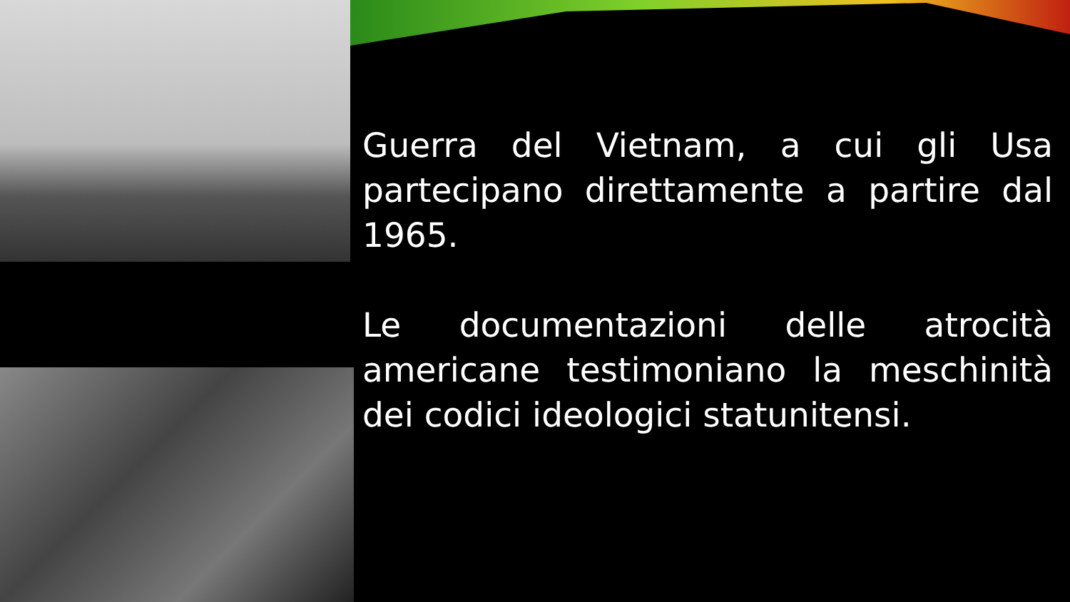Guerra del Vietnam, a cui gli Usa partecipano direttamente a partire dal 1965.
Le documentazioni delle atrocità americane testimoniano la meschinità dei codici ideologici statunitensi.